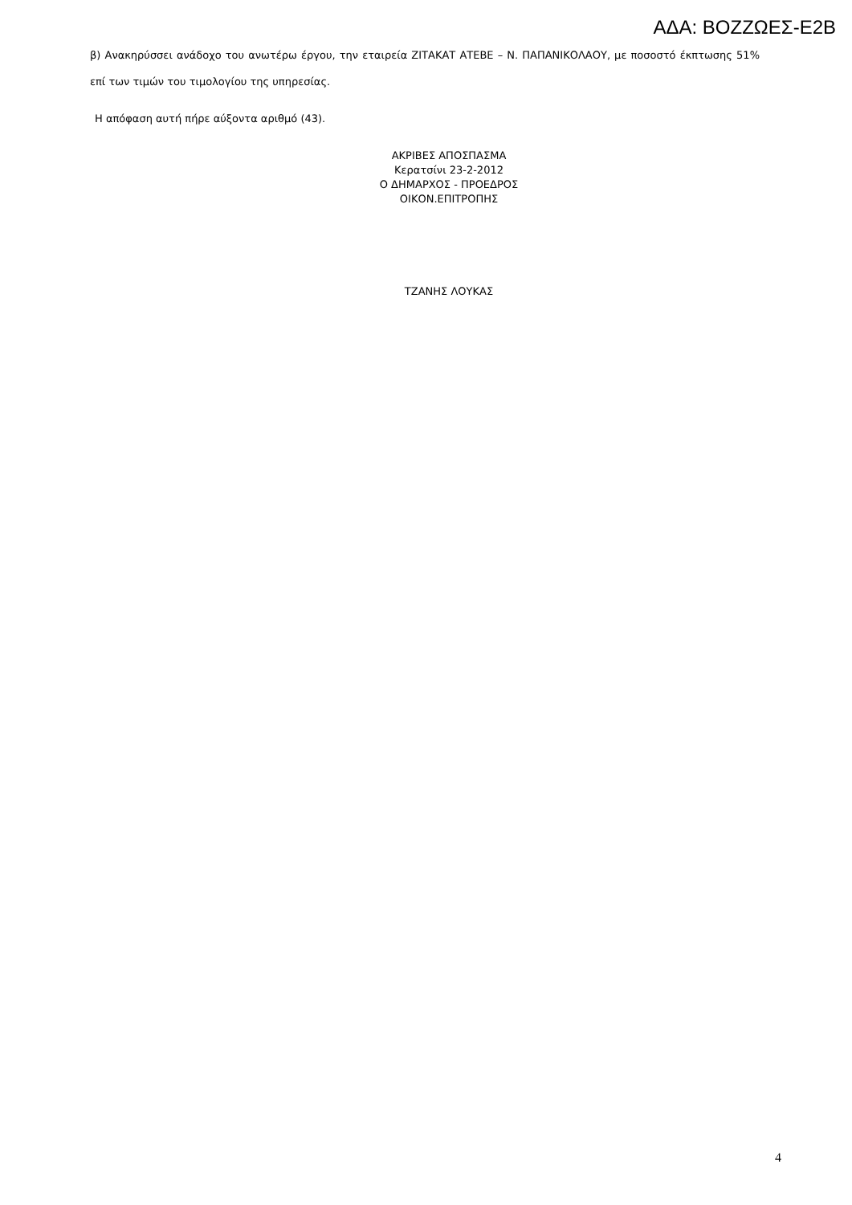ΑΔΑ: ΒΟΖΖΩΕΣ-Ε2Β
β) Ανακηρύσσει ανάδοχο του ανωτέρω έργου, την εταιρεία ΖΙΤΑΚΑΤ ΑΤΕΒΕ – Ν. ΠΑΠΑΝΙΚΟΛΑΟΥ, με ποσοστό έκπτωσης 51% επί των τιμών του τιμολογίου της υπηρεσίας.
Η απόφαση αυτή πήρε αύξοντα αριθμό (43).
ΑΚΡΙΒΕΣ ΑΠΟΣΠΑΣΜΑ
Κερατσίνι 23-2-2012
Ο ΔΗΜΑΡΧΟΣ - ΠΡΟΕΔΡΟΣ
ΟΙΚΟΝ.ΕΠΙΤΡΟΠΗΣ
ΤΖΑΝΗΣ ΛΟΥΚΑΣ
4